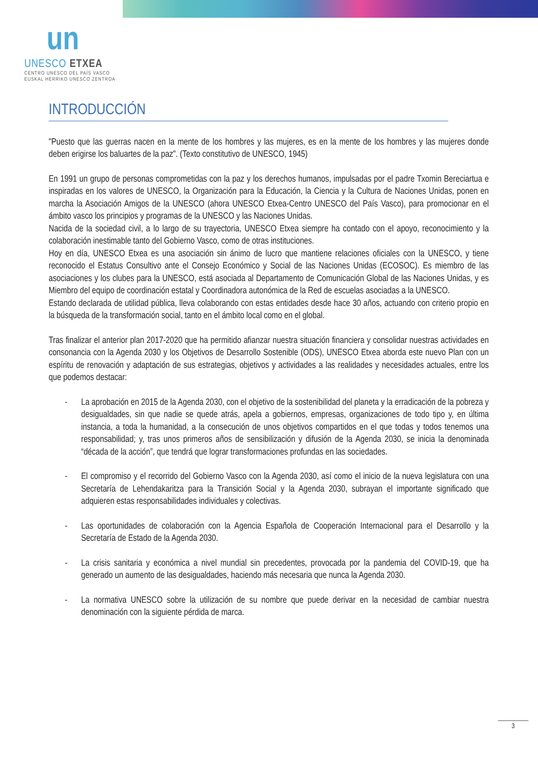un
UNESCO ETXEA
CENTRO UNESCO DEL PAÍS VASCO
EUSKAL HERRIKO UNESCO ZENTROA
INTRODUCCIÓN
"Puesto que las guerras nacen en la mente de los hombres y las mujeres, es en la mente de los hombres y las mujeres donde deben erigirse los baluartes de la paz". (Texto constitutivo de UNESCO, 1945)
En 1991 un grupo de personas comprometidas con la paz y los derechos humanos, impulsadas por el padre Txomin Bereciartua e inspiradas en los valores de UNESCO, la Organización para la Educación, la Ciencia y la Cultura de Naciones Unidas, ponen en marcha la Asociación Amigos de la UNESCO (ahora UNESCO Etxea-Centro UNESCO del País Vasco), para promocionar en el ámbito vasco los principios y programas de la UNESCO y las Naciones Unidas.
Nacida de la sociedad civil, a lo largo de su trayectoria, UNESCO Etxea siempre ha contado con el apoyo, reconocimiento y la colaboración inestimable tanto del Gobierno Vasco, como de otras instituciones.
Hoy en día, UNESCO Etxea es una asociación sin ánimo de lucro que mantiene relaciones oficiales con la UNESCO, y tiene reconocido el Estatus Consultivo ante el Consejo Económico y Social de las Naciones Unidas (ECOSOC). Es miembro de las asociaciones y los clubes para la UNESCO, está asociada al Departamento de Comunicación Global de las Naciones Unidas, y es Miembro del equipo de coordinación estatal y Coordinadora autonómica de la Red de escuelas asociadas a la UNESCO.
Estando declarada de utilidad pública, lleva colaborando con estas entidades desde hace 30 años, actuando con criterio propio en la búsqueda de la transformación social, tanto en el ámbito local como en el global.
Tras finalizar el anterior plan 2017-2020 que ha permitido afianzar nuestra situación financiera y consolidar nuestras actividades en consonancia con la Agenda 2030 y los Objetivos de Desarrollo Sostenible (ODS), UNESCO Etxea aborda este nuevo Plan con un espíritu de renovación y adaptación de sus estrategias, objetivos y actividades a las realidades y necesidades actuales, entre los que podemos destacar:
- La aprobación en 2015 de la Agenda 2030, con el objetivo de la sostenibilidad del planeta y la erradicación de la pobreza y desigualdades, sin que nadie se quede atrás, apela a gobiernos, empresas, organizaciones de todo tipo y, en última instancia, a toda la humanidad, a la consecución de unos objetivos compartidos en el que todas y todos tenemos una responsabilidad; y, tras unos primeros años de sensibilización y difusión de la Agenda 2030, se inicia la denominada “década de la acción”, que tendrá que lograr transformaciones profundas en las sociedades.
- El compromiso y el recorrido del Gobierno Vasco con la Agenda 2030, así como el inicio de la nueva legislatura con una Secretaría de Lehendakaritza para la Transición Social y la Agenda 2030, subrayan el importante significado que adquieren estas responsabilidades individuales y colectivas.
- Las oportunidades de colaboración con la Agencia Española de Cooperación Internacional para el Desarrollo y la Secretaría de Estado de la Agenda 2030.
- La crisis sanitaria y económica a nivel mundial sin precedentes, provocada por la pandemia del COVID-19, que ha generado un aumento de las desigualdades, haciendo más necesaria que nunca la Agenda 2030.
- La normativa UNESCO sobre la utilización de su nombre que puede derivar en la necesidad de cambiar nuestra denominación con la siguiente pérdida de marca.
3